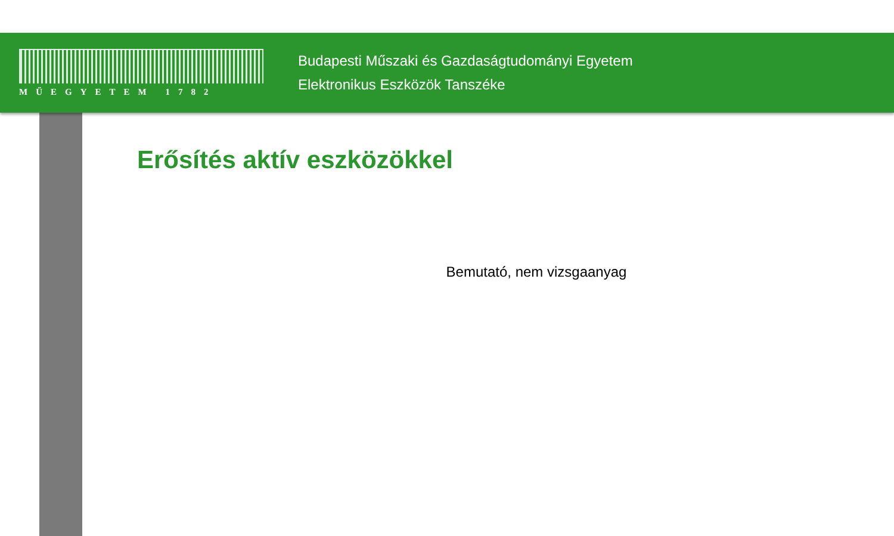MŰEGYETEM 1782
Budapesti Műszaki és Gazdaságtudományi Egyetem
Elektronikus Eszközök Tanszéke
Erősítés aktív eszközökkel
Bemutató, nem vizsgaanyag